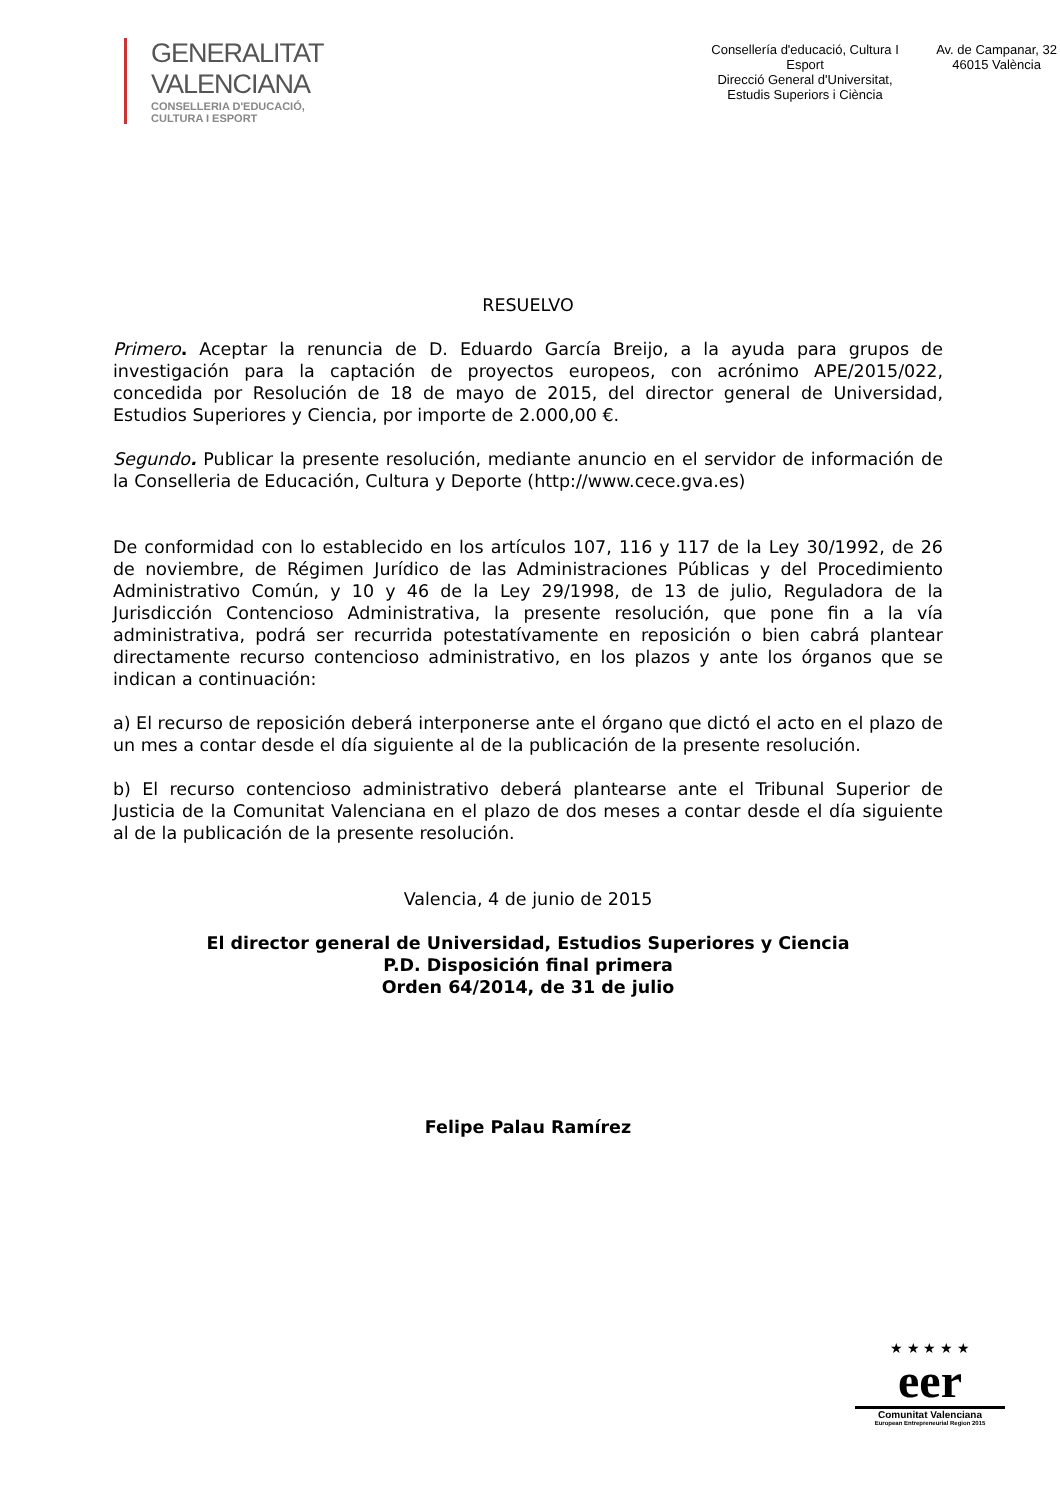GENERALITAT VALENCIANA
CONSELLERIA D'EDUCACIÓ, CULTURA I ESPORT
Consellería d'educació, Cultura I Esport
Direcció General d'Universitat,
Estudis Superiors i Ciència
Av. de Campanar, 32
46015 València
RESUELVO
Primero. Aceptar la renuncia de D. Eduardo García Breijo, a la ayuda para grupos de investigación para la captación de proyectos europeos, con acrónimo APE/2015/022, concedida por Resolución de 18 de mayo de 2015, del director general de Universidad, Estudios Superiores y Ciencia, por importe de 2.000,00 €.
Segundo. Publicar la presente resolución, mediante anuncio en el servidor de información de la Conselleria de Educación, Cultura y Deporte (http://www.cece.gva.es)
De conformidad con lo establecido en los artículos 107, 116 y 117 de la Ley 30/1992, de 26 de noviembre, de Régimen Jurídico de las Administraciones Públicas y del Procedimiento Administrativo Común, y 10 y 46 de la Ley 29/1998, de 13 de julio, Reguladora de la Jurisdicción Contencioso Administrativa, la presente resolución, que pone fin a la vía administrativa, podrá ser recurrida potestatívamente en reposición o bien cabrá plantear directamente recurso contencioso administrativo, en los plazos y ante los órganos que se indican a continuación:
a) El recurso de reposición deberá interponerse ante el órgano que dictó el acto en el plazo de un mes a contar desde el día siguiente al de la publicación de la presente resolución.
b) El recurso contencioso administrativo deberá plantearse ante el Tribunal Superior de Justicia de la Comunitat Valenciana en el plazo de dos meses a contar desde el día siguiente al de la publicación de la presente resolución.
Valencia, 4 de junio de 2015
El director general de Universidad, Estudios Superiores y Ciencia
P.D. Disposición final primera
Orden 64/2014, de 31 de julio
Felipe Palau Ramírez
★ ★ ★ ★ ★
eer
Comunitat Valenciana
European Entrepreneurial Region 2015